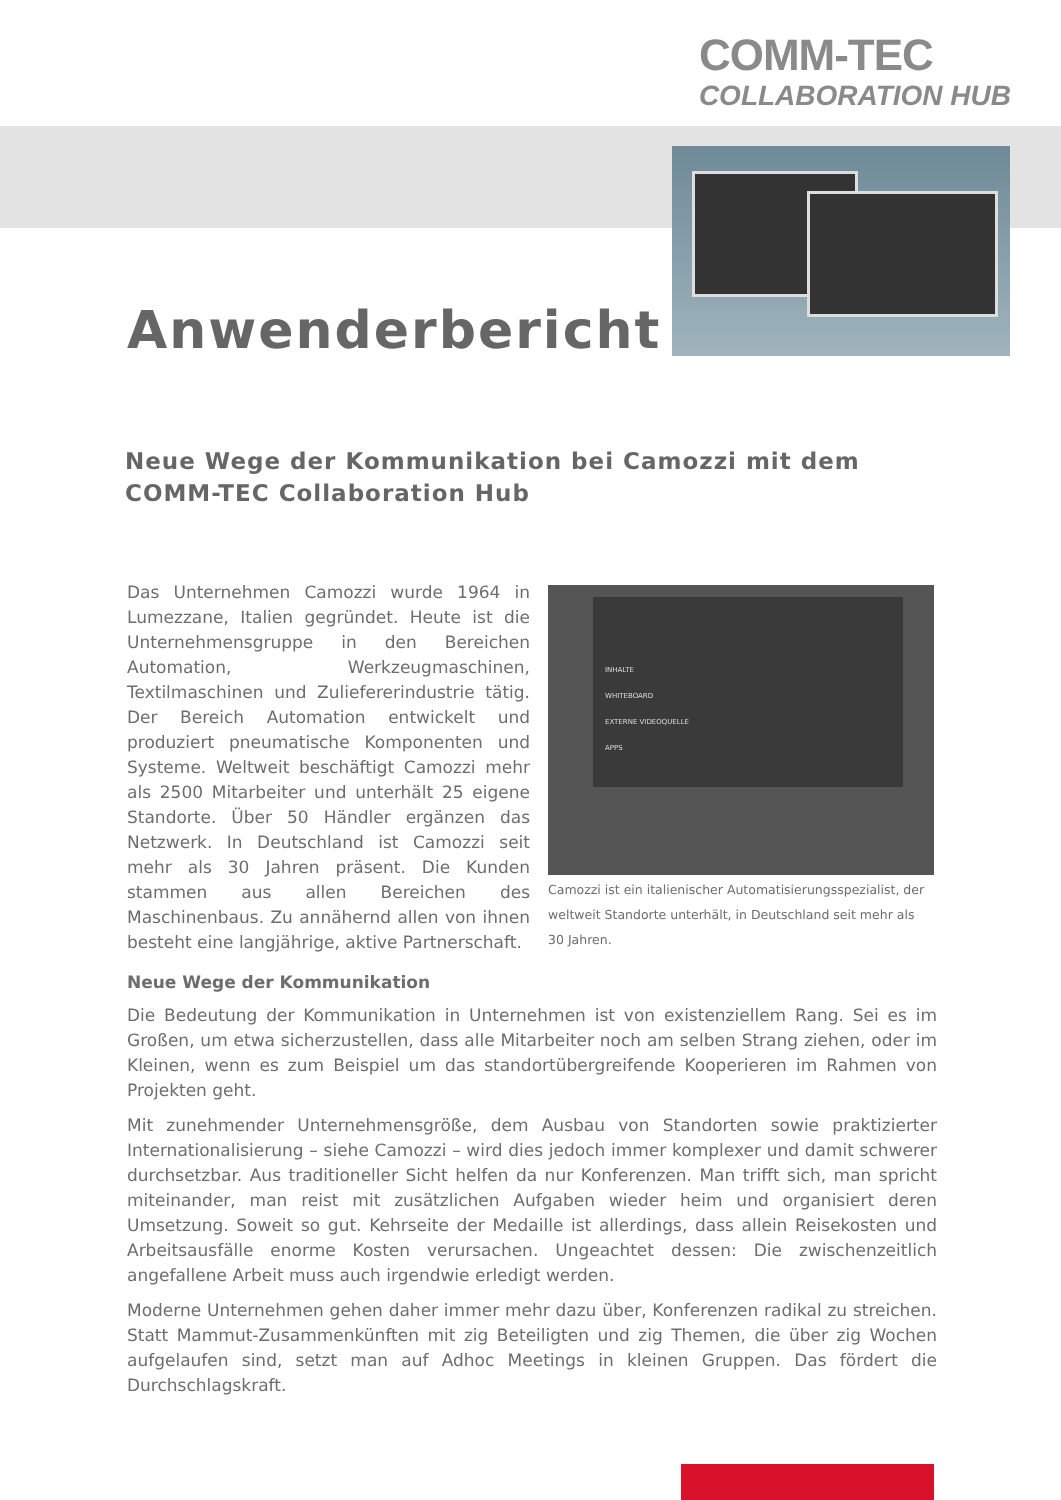COMM-TEC
COLLABORATION HUB
Anwenderbericht
Neue Wege der Kommunikation bei Camozzi mit dem
COMM-TEC Collaboration Hub
Das Unternehmen Camozzi wurde 1964 in Lumezzane, Italien gegründet. Heute ist die Unternehmensgruppe in den Bereichen Automation, Werkzeugmaschinen, Textilmaschinen und Zuliefererindustrie tätig. Der Bereich Automation entwickelt und produziert pneumatische Komponenten und Systeme. Weltweit beschäftigt Camozzi mehr als 2500 Mitarbeiter und unterhält 25 eigene Standorte. Über 50 Händler ergänzen das Netzwerk. In Deutschland ist Camozzi seit mehr als 30 Jahren präsent. Die Kunden stammen aus allen Bereichen des Maschinenbaus. Zu annähernd allen von ihnen besteht eine langjährige, aktive Partnerschaft.
INHALTE
WHITEBOARD
EXTERNE VIDEOQUELLE
APPS
Camozzi ist ein italienischer Automatisierungsspezialist, der weltweit Standorte unterhält, in Deutschland seit mehr als 30 Jahren.
Neue Wege der Kommunikation
Die Bedeutung der Kommunikation in Unternehmen ist von existenziellem Rang. Sei es im Großen, um etwa sicherzustellen, dass alle Mitarbeiter noch am selben Strang ziehen, oder im Kleinen, wenn es zum Beispiel um das standortübergreifende Kooperieren im Rahmen von Projekten geht.
Mit zunehmender Unternehmensgröße, dem Ausbau von Standorten sowie praktizierter Internationalisierung – siehe Camozzi – wird dies jedoch immer komplexer und damit schwerer durchsetzbar. Aus traditioneller Sicht helfen da nur Konferenzen. Man trifft sich, man spricht miteinander, man reist mit zusätzlichen Aufgaben wieder heim und organisiert deren Umsetzung. Soweit so gut. Kehrseite der Medaille ist allerdings, dass allein Reisekosten und Arbeitsausfälle enorme Kosten verursachen. Ungeachtet dessen: Die zwischenzeitlich angefallene Arbeit muss auch irgendwie erledigt werden.
Moderne Unternehmen gehen daher immer mehr dazu über, Konferenzen radikal zu streichen. Statt Mammut-Zusammenkünften mit zig Beteiligten und zig Themen, die über zig Wochen aufgelaufen sind, setzt man auf Adhoc Meetings in kleinen Gruppen. Das fördert die Durchschlagskraft.